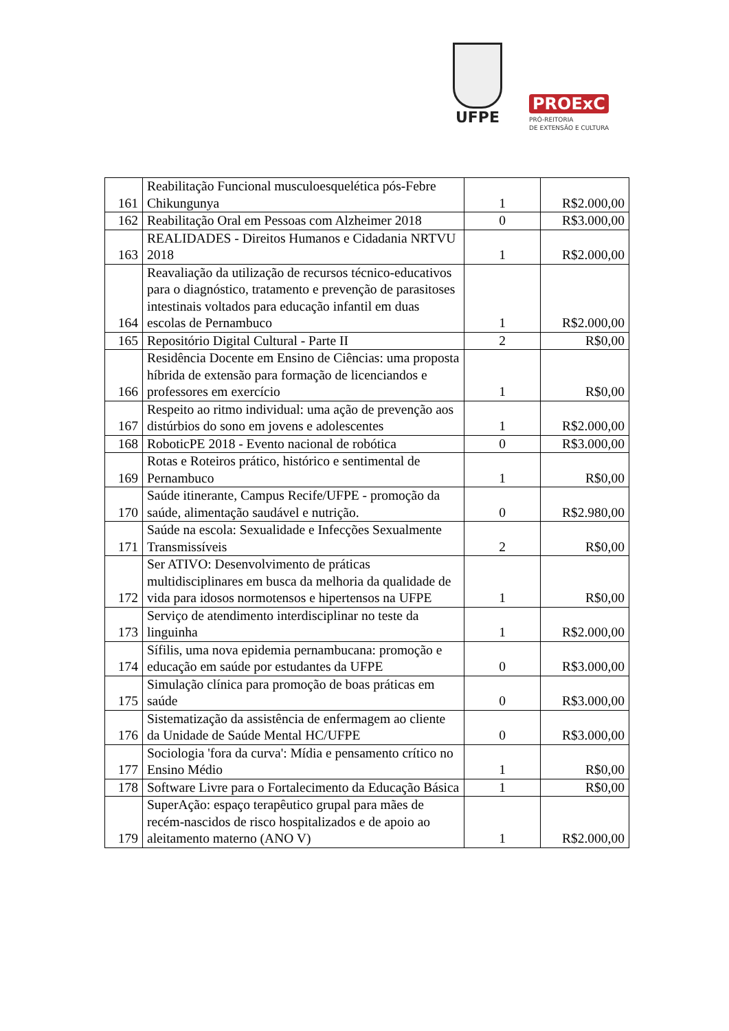UFPE
PROExC
PRÓ-REITORIA
DE EXTENSÃO E CULTURA
| 161 | Reabilitação Funcional musculoesquelética pós-Febre Chikungunya | 1 | R$2.000,00 |
| 162 | Reabilitação Oral em Pessoas com Alzheimer 2018 | 0 | R$3.000,00 |
| 163 | REALIDADES - Direitos Humanos e Cidadania NRTVU 2018 | 1 | R$2.000,00 |
| 164 | Reavaliação da utilização de recursos técnico-educativos para o diagnóstico, tratamento e prevenção de parasitoses intestinais voltados para educação infantil em duas escolas de Pernambuco | 1 | R$2.000,00 |
| 165 | Repositório Digital Cultural - Parte II | 2 | R$0,00 |
| 166 | Residência Docente em Ensino de Ciências: uma proposta híbrida de extensão para formação de licenciandos e professores em exercício | 1 | R$0,00 |
| 167 | Respeito ao ritmo individual: uma ação de prevenção aos distúrbios do sono em jovens e adolescentes | 1 | R$2.000,00 |
| 168 | RoboticPE 2018 - Evento nacional de robótica | 0 | R$3.000,00 |
| 169 | Rotas e Roteiros prático, histórico e sentimental de Pernambuco | 1 | R$0,00 |
| 170 | Saúde itinerante, Campus Recife/UFPE - promoção da saúde, alimentação saudável e nutrição. | 0 | R$2.980,00 |
| 171 | Saúde na escola: Sexualidade e Infecções Sexualmente Transmissíveis | 2 | R$0,00 |
| 172 | Ser ATIVO: Desenvolvimento de práticas multidisciplinares em busca da melhoria da qualidade de vida para idosos normotensos e hipertensos na UFPE | 1 | R$0,00 |
| 173 | Serviço de atendimento interdisciplinar no teste da linguinha | 1 | R$2.000,00 |
| 174 | Sífilis, uma nova epidemia pernambucana: promoção e educação em saúde por estudantes da UFPE | 0 | R$3.000,00 |
| 175 | Simulação clínica para promoção de boas práticas em saúde | 0 | R$3.000,00 |
| 176 | Sistematização da assistência de enfermagem ao cliente da Unidade de Saúde Mental HC/UFPE | 0 | R$3.000,00 |
| 177 | Sociologia 'fora da curva': Mídia e pensamento crítico no Ensino Médio | 1 | R$0,00 |
| 178 | Software Livre para o Fortalecimento da Educação Básica | 1 | R$0,00 |
| 179 | SuperAção: espaço terapêutico grupal para mães de recém-nascidos de risco hospitalizados e de apoio ao aleitamento materno (ANO V) | 1 | R$2.000,00 |